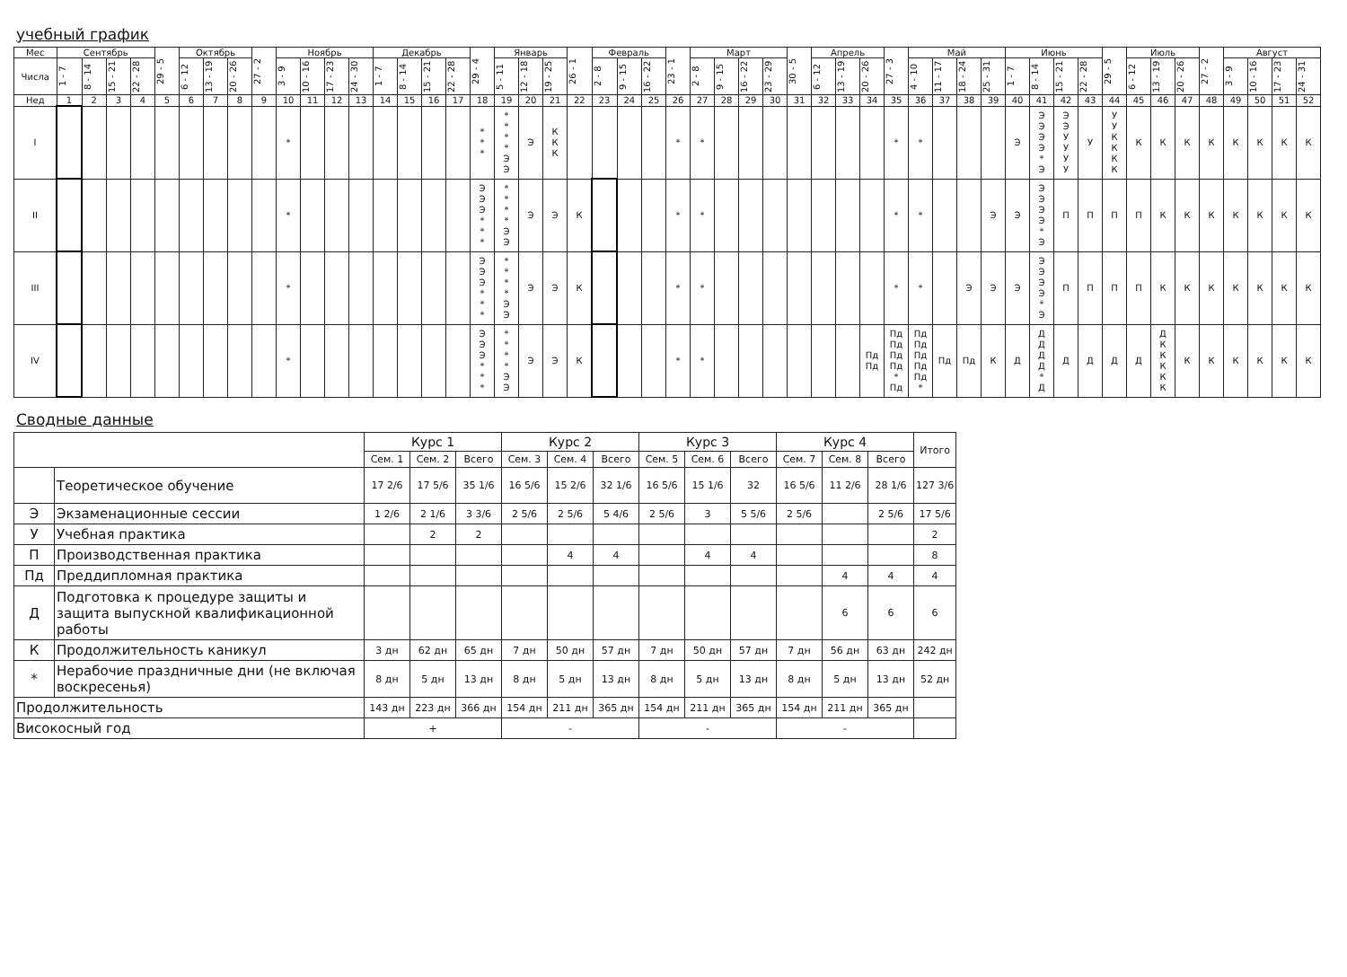учебный график
| Мес | Сентябрь | | | | 29 - 5 | Октябрь | | | 27 - 2 | Ноябрь | | | | Декабрь | | | | 29 - 4 | Январь | | | 26 - 1 | Февраль | | | 23 - 1 | Март | | | | 30 - 5 | Апрель | | | 27 - 3 | Май | | | | Июнь | | | | 29 - 5 | Июль | | | 27 - 2 | Август | | | |
| --- | --- | --- | --- | --- | --- | --- | --- | --- | --- | --- | --- | --- | --- | --- | --- | --- | --- | --- | --- | --- | --- | --- | --- | --- | --- | --- | --- | --- | --- | --- | --- | --- | --- | --- | --- | --- | --- | --- | --- | --- | --- | --- | --- | --- | --- | --- | --- | --- | --- | --- | --- | --- |
| Числа | 1 - 7 | 8 - 14 | 15 - 21 | 22 - 28 | | 6 - 12 | 13 - 19 | 20 - 26 | | 3 - 9 | 10 - 16 | 17 - 23 | 24 - 30 | 1 - 7 | 8 - 14 | 15 - 21 | 22 - 28 | | 5 - 11 | 12 - 18 | 19 - 25 | | 2 - 8 | 9 - 15 | 16 - 22 | | 2 - 8 | 9 - 15 | 16 - 22 | 23 - 29 | | 6 - 12 | 13 - 19 | 20 - 26 | | 4 - 10 | 11 - 17 | 18 - 24 | 25 - 31 | 1 - 7 | 8 - 14 | 15 - 21 | 22 - 28 | | 6 - 12 | 13 - 19 | 20 - 26 | | 3 - 9 | 10 - 16 | 17 - 23 | 24 - 31 |
| Нед | 1 | 2 | 3 | 4 | 5 | 6 | 7 | 8 | 9 | 10 | 11 | 12 | 13 | 14 | 15 | 16 | 17 | 18 | 19 | 20 | 21 | 22 | 23 | 24 | 25 | 26 | 27 | 28 | 29 | 30 | 31 | 32 | 33 | 34 | 35 | 36 | 37 | 38 | 39 | 40 | 41 | 42 | 43 | 44 | 45 | 46 | 47 | 48 | 49 | 50 | 51 | 52 |
| I | | | | | | | | | | * | | | | | | | | * * * | * * * * Э Э | Э | К К К | | | | | * | * | | | | | | | | * | * | | | | Э | Э Э Э Э * Э | Э Э У У У У | У | У У К К К К | К | К | К | К | К | К | К | К |
| II | | | | | | | | | | * | | | | | | | | Э Э Э * * * | * * * * Э Э | Э | Э | К | | | | * | * | | | | | | | | * | * | | | Э | Э | Э Э Э Э * Э | П | П | П | П | К | К | К | К | К | К | К |
| III | | | | | | | | | | * | | | | | | | | Э Э Э * * * | * * * * Э Э | Э | Э | К | | | | * | * | | | | | | | | * | * | | Э | Э | Э | Э Э Э Э * Э | П | П | П | П | К | К | К | К | К | К | К |
| IV | | | | | | | | | | * | | | | | | | | Э Э Э * * * | * * * * Э Э | Э | Э | К | | | | * | * | | | | | | | Пд Пд | Пд Пд Пд Пд * Пд | Пд Пд Пд Пд Пд * | Пд | Пд | К | Д | Д Д Д Д * Д | Д | Д | Д | Д | Д К К К К К | К | К | К | К | К | К |
Сводные данные
| | | Курс 1 | | | Курс 2 | | | Курс 3 | | | Курс 4 | | | Итого |
| | | Сем. 1 | Сем. 2 | Всего | Сем. 3 | Сем. 4 | Всего | Сем. 5 | Сем. 6 | Всего | Сем. 7 | Сем. 8 | Всего | |
| | Теоретическое обучение | 17 2/6 | 17 5/6 | 35 1/6 | 16 5/6 | 15 2/6 | 32 1/6 | 16 5/6 | 15 1/6 | 32 | 16 5/6 | 11 2/6 | 28 1/6 | 127 3/6 |
| Э | Экзаменационные сессии | 1 2/6 | 2 1/6 | 3 3/6 | 2 5/6 | 2 5/6 | 5 4/6 | 2 5/6 | 3 | 5 5/6 | 2 5/6 | | 2 5/6 | 17 5/6 |
| У | Учебная практика | | 2 | 2 | | | | | | | | | | 2 |
| П | Производственная практика | | | | | 4 | 4 | | 4 | 4 | | | | 8 |
| Пд | Преддипломная практика | | | | | | | | | | | 4 | 4 | 4 |
| Д | Подготовка к процедуре защиты и защита выпускной квалификационной работы | | | | | | | | | | | 6 | 6 | 6 |
| К | Продолжительность каникул | 3 дн | 62 дн | 65 дн | 7 дн | 50 дн | 57 дн | 7 дн | 50 дн | 57 дн | 7 дн | 56 дн | 63 дн | 242 дн |
| * | Нерабочие праздничные дни (не включая воскресенья) | 8 дн | 5 дн | 13 дн | 8 дн | 5 дн | 13 дн | 8 дн | 5 дн | 13 дн | 8 дн | 5 дн | 13 дн | 52 дн |
| Продолжительность | | 143 дн | 223 дн | 366 дн | 154 дн | 211 дн | 365 дн | 154 дн | 211 дн | 365 дн | 154 дн | 211 дн | 365 дн | |
| Високосный год | | + | | | - | | | - | | | - | | | |